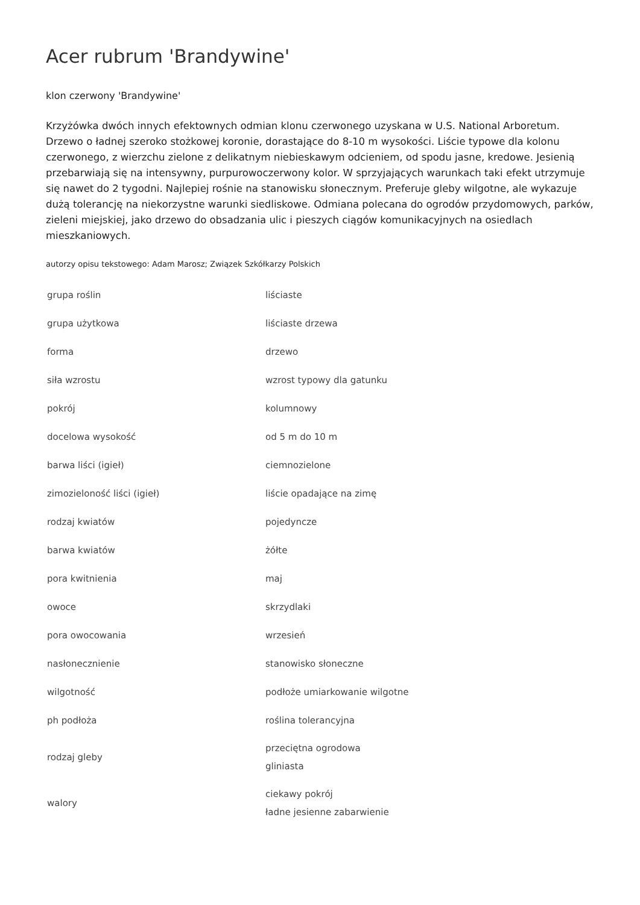Acer rubrum 'Brandywine'
klon czerwony 'Brandywine'
Krzyżówka dwóch innych efektownych odmian klonu czerwonego uzyskana w U.S. National Arboretum. Drzewo o ładnej szeroko stożkowej koronie, dorastające do 8-10 m wysokości. Liście typowe dla kolonu czerwonego, z wierzchu zielone z delikatnym niebieskawym odcieniem, od spodu jasne, kredowe. Jesienią przebarwiają się na intensywny, purpurowoczerwony kolor. W sprzyjających warunkach taki efekt utrzymuje się nawet do 2 tygodni. Najlepiej rośnie na stanowisku słonecznym. Preferuje gleby wilgotne, ale wykazuje dużą tolerancję na niekorzystne warunki siedliskowe. Odmiana polecana do ogrodów przydomowych, parków, zieleni miejskiej, jako drzewo do obsadzania ulic i pieszych ciągów komunikacyjnych na osiedlach mieszkaniowych.
autorzy opisu tekstowego: Adam Marosz; Związek Szkółkarzy Polskich
| grupa roślin | liściaste |
| grupa użytkowa | liściaste drzewa |
| forma | drzewo |
| siła wzrostu | wzrost typowy dla gatunku |
| pokrój | kolumnowy |
| docelowa wysokość | od 5 m do 10 m |
| barwa liści (igieł) | ciemnozielone |
| zimozieloność liści (igieł) | liście opadające na zimę |
| rodzaj kwiatów | pojedyncze |
| barwa kwiatów | żółte |
| pora kwitnienia | maj |
| owoce | skrzydlaki |
| pora owocowania | wrzesień |
| nasłonecznienie | stanowisko słoneczne |
| wilgotność | podłoże umiarkowanie wilgotne |
| ph podłoża | roślina tolerancyjna |
| rodzaj gleby | przeciętna ogrodowa gliniasta |
| walory | ciekawy pokrój ładne jesienne zabarwienie |